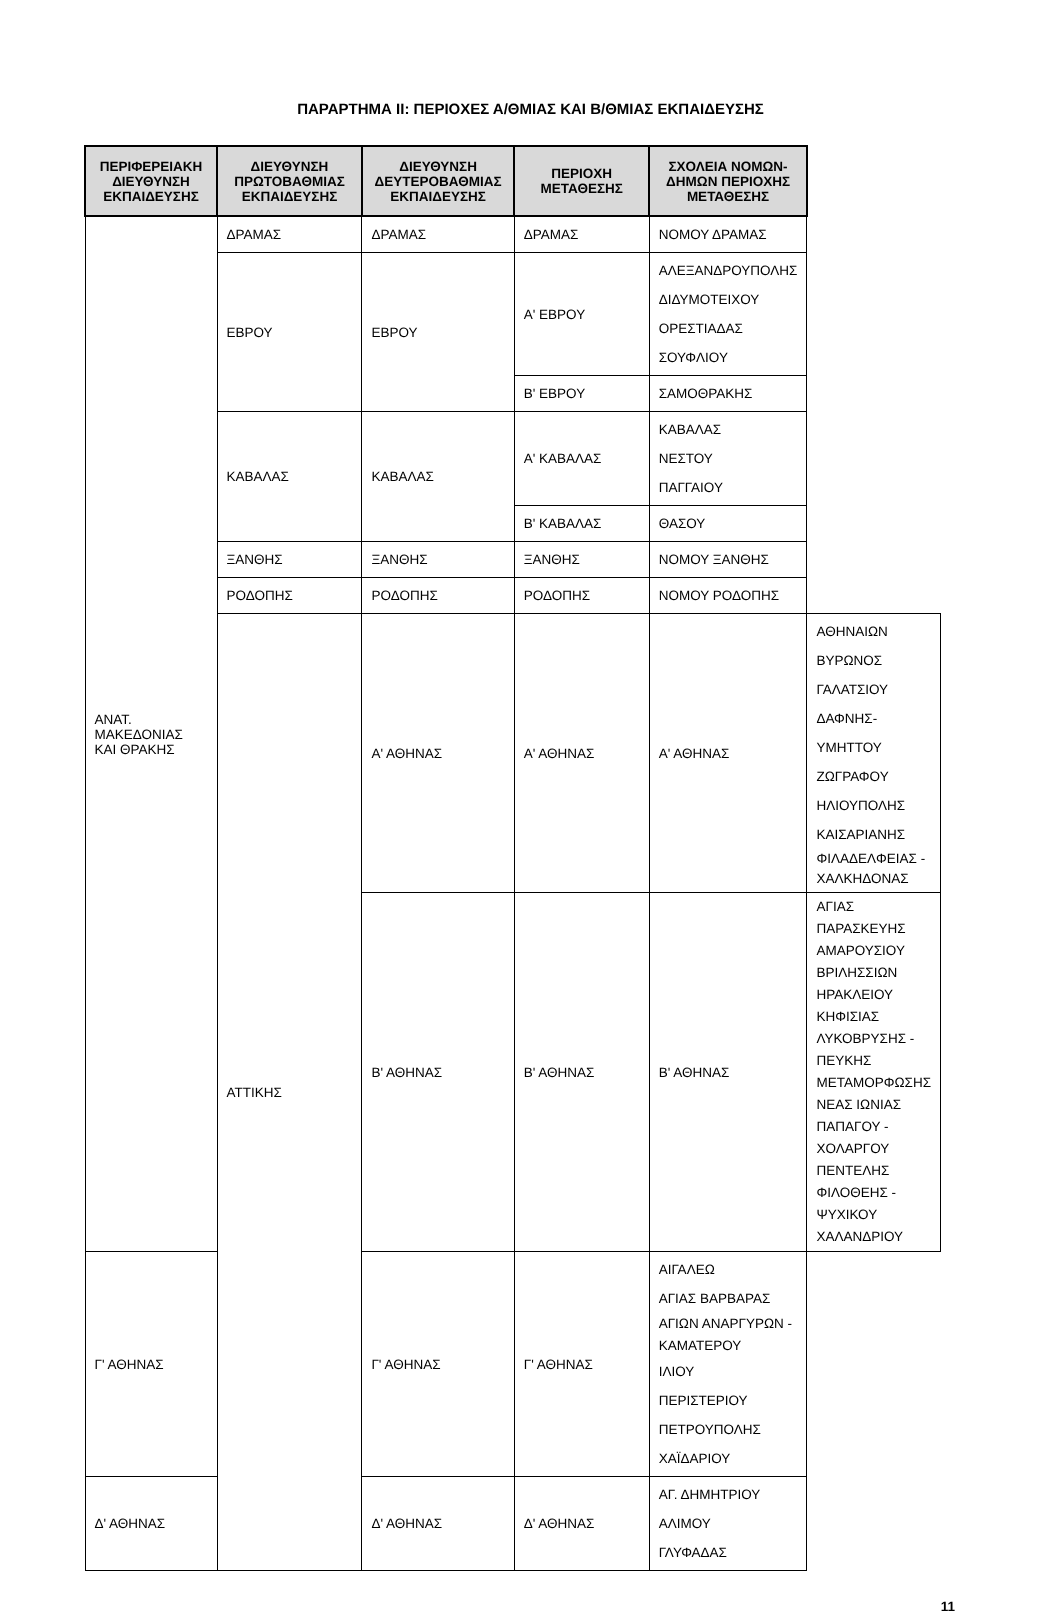ΠΑΡΑΡΤΗΜΑ ΙΙ: ΠΕΡΙΟΧΕΣ Α/ΘΜΙΑΣ ΚΑΙ Β/ΘΜΙΑΣ ΕΚΠΑΙΔΕΥΣΗΣ
| ΠΕΡΙΦΕΡΕΙΑΚΗ ΔΙΕΥΘΥΝΣΗ ΕΚΠΑΙΔΕΥΣΗΣ | ΔΙΕΥΘΥΝΣΗ ΠΡΩΤΟΒΑΘΜΙΑΣ ΕΚΠΑΙΔΕΥΣΗΣ | ΔΙΕΥΘΥΝΣΗ ΔΕΥΤΕΡΟΒΑΘΜΙΑΣ ΕΚΠΑΙΔΕΥΣΗΣ | ΠΕΡΙΟΧΗ ΜΕΤΑΘΕΣΗΣ | ΣΧΟΛΕΙΑ ΝΟΜΩΝ-ΔΗΜΩΝ ΠΕΡΙΟΧΗΣ ΜΕΤΑΘΕΣΗΣ | |
| --- | --- | --- | --- | --- | --- |
| ΑΝΑΤ. ΜΑΚΕΔΟΝΙΑΣ ΚΑΙ ΘΡΑΚΗΣ | ΔΡΑΜΑΣ | ΔΡΑΜΑΣ | ΔΡΑΜΑΣ | ΝΟΜΟΥ ΔΡΑΜΑΣ | |
| | ΕΒΡΟΥ | ΕΒΡΟΥ | Α' ΕΒΡΟΥ | ΑΛΕΞΑΝΔΡΟΥΠΟΛΗΣ ΔΙΔΥΜΟΤΕΙΧΟΥ ΟΡΕΣΤΙΑΔΑΣ ΣΟΥΦΛΙΟΥ | |
| | | | Β' ΕΒΡΟΥ | ΣΑΜΟΘΡΑΚΗΣ | |
| | ΚΑΒΑΛΑΣ | ΚΑΒΑΛΑΣ | Α' ΚΑΒΑΛΑΣ | ΚΑΒΑΛΑΣ ΝΕΣΤΟΥ ΠΑΓΓΑΙΟΥ | |
| | | | Β' ΚΑΒΑΛΑΣ | ΘΑΣΟΥ | |
| | ΞΑΝΘΗΣ | ΞΑΝΘΗΣ | ΞΑΝΘΗΣ | ΝΟΜΟΥ ΞΑΝΘΗΣ | |
| | ΡΟΔΟΠΗΣ | ΡΟΔΟΠΗΣ | ΡΟΔΟΠΗΣ | ΝΟΜΟΥ ΡΟΔΟΠΗΣ | |
| | ΑΤΤΙΚΗΣ | Α' ΑΘΗΝΑΣ | Α' ΑΘΗΝΑΣ | Α' ΑΘΗΝΑΣ | ΑΘΗΝΑΙΩΝ ΒΥΡΩΝΟΣ ΓΑΛΑΤΣΙΟΥ ΔΑΦΝΗΣ-ΥΜΗΤΤΟΥ ΖΩΓΡΑΦΟΥ ΗΛΙΟΥΠΟΛΗΣ ΚΑΙΣΑΡΙΑΝΗΣ ΦΙΛΑΔΕΛΦΕΙΑΣ - ΧΑΛΚΗΔΟΝΑΣ |
| | | Β' ΑΘΗΝΑΣ | Β' ΑΘΗΝΑΣ | Β' ΑΘΗΝΑΣ | ΑΓΙΑΣ ΠΑΡΑΣΚΕΥΗΣ ΑΜΑΡΟΥΣΙΟΥ ΒΡΙΛΗΣΣΙΩΝ ΗΡΑΚΛΕΙΟΥ ΚΗΦΙΣΙΑΣ ΛΥΚΟΒΡΥΣΗΣ - ΠΕΥΚΗΣ ΜΕΤΑΜΟΡΦΩΣΗΣ ΝΕΑΣ ΙΩΝΙΑΣ ΠΑΠΑΓΟΥ - ΧΟΛΑΡΓΟΥ ΠΕΝΤΕΛΗΣ ΦΙΛΟΘΕΗΣ - ΨΥΧΙΚΟΥ ΧΑΛΑΝΔΡΙΟΥ |
| Γ' ΑΘΗΝΑΣ | | Γ' ΑΘΗΝΑΣ | Γ' ΑΘΗΝΑΣ | ΑΙΓΑΛΕΩ ΑΓΙΑΣ ΒΑΡΒΑΡΑΣ ΑΓΙΩΝ ΑΝΑΡΓΥΡΩΝ - ΚΑΜΑΤΕΡΟΥ ΙΛΙΟΥ ΠΕΡΙΣΤΕΡΙΟΥ ΠΕΤΡΟΥΠΟΛΗΣ ΧΑΪΔΑΡΙΟΥ | |
| Δ' ΑΘΗΝΑΣ | | Δ' ΑΘΗΝΑΣ | Δ' ΑΘΗΝΑΣ | ΑΓ. ΔΗΜΗΤΡΙΟΥ ΑΛΙΜΟΥ ΓΛΥΦΑΔΑΣ | |
11